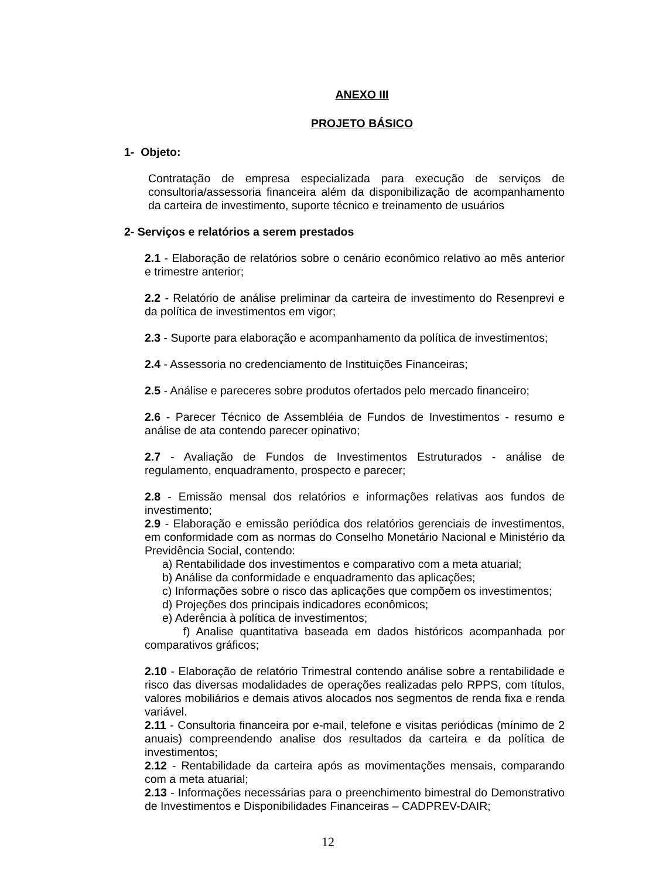ANEXO III
PROJETO BÁSICO
1- Objeto:
Contratação de empresa especializada para execução de serviços de consultoria/assessoria financeira além da disponibilização de acompanhamento da carteira de investimento, suporte técnico e treinamento de usuários
2- Serviços e relatórios a serem prestados
2.1 - Elaboração de relatórios sobre o cenário econômico relativo ao mês anterior e trimestre anterior;
2.2 - Relatório de análise preliminar da carteira de investimento do Resenprevi e da política de investimentos em vigor;
2.3 - Suporte para elaboração e acompanhamento da política de investimentos;
2.4 - Assessoria no credenciamento de Instituições Financeiras;
2.5 - Análise e pareceres sobre produtos ofertados pelo mercado financeiro;
2.6 - Parecer Técnico de Assembléia de Fundos de Investimentos - resumo e análise de ata contendo parecer opinativo;
2.7 - Avaliação de Fundos de Investimentos Estruturados - análise de regulamento, enquadramento, prospecto e parecer;
2.8 - Emissão mensal dos relatórios e informações relativas aos fundos de investimento;
2.9 - Elaboração e emissão periódica dos relatórios gerenciais de investimentos, em conformidade com as normas do Conselho Monetário Nacional e Ministério da Previdência Social, contendo:
a) Rentabilidade dos investimentos e comparativo com a meta atuarial;
b) Análise da conformidade e enquadramento das aplicações;
c) Informações sobre o risco das aplicações que compõem os investimentos;
d) Projeções dos principais indicadores econômicos;
e) Aderência à política de investimentos;
f) Analise quantitativa baseada em dados históricos acompanhada por comparativos gráficos;
2.10 - Elaboração de relatório Trimestral contendo análise sobre a rentabilidade e risco das diversas modalidades de operações realizadas pelo RPPS, com títulos, valores mobiliários e demais ativos alocados nos segmentos de renda fixa e renda variável.
2.11 - Consultoria financeira por e-mail, telefone e visitas periódicas (mínimo de 2 anuais) compreendendo analise dos resultados da carteira e da política de investimentos;
2.12 - Rentabilidade da carteira após as movimentações mensais, comparando com a meta atuarial;
2.13 - Informações necessárias para o preenchimento bimestral do Demonstrativo de Investimentos e Disponibilidades Financeiras – CADPREV-DAIR;
12